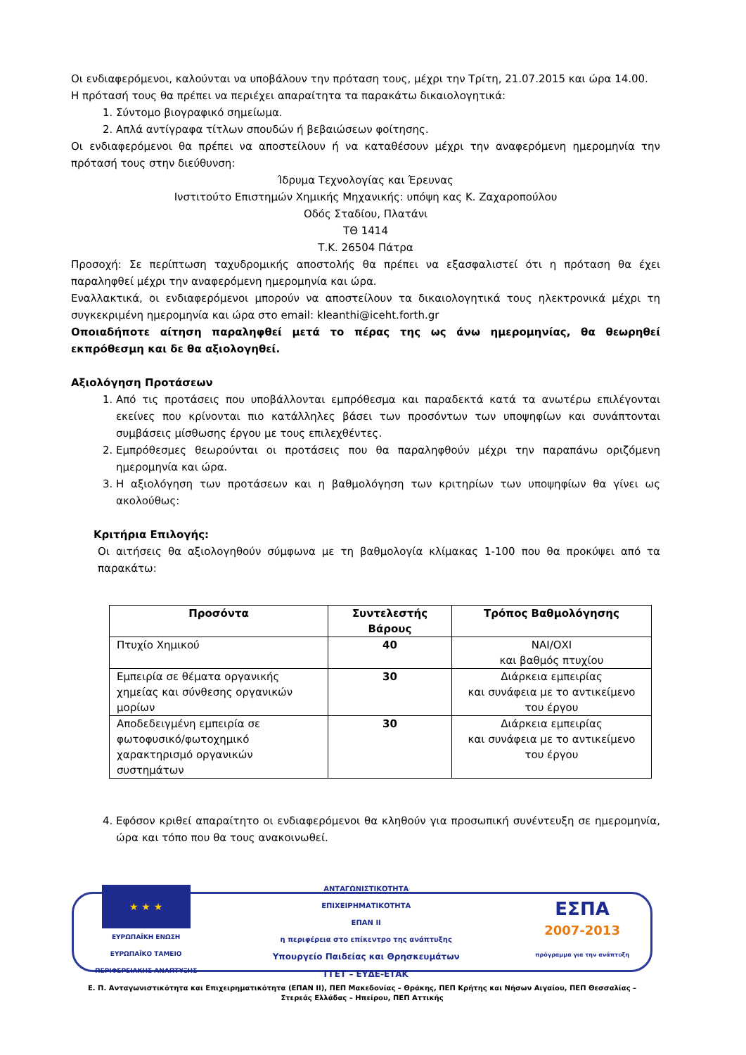Οι ενδιαφερόμενοι, καλούνται να υποβάλουν την πρόταση τους, μέχρι την Τρίτη, 21.07.2015 και ώρα 14.00.
Η πρότασή τους θα πρέπει να περιέχει απαραίτητα τα παρακάτω δικαιολογητικά:
1. Σύντομο βιογραφικό σημείωμα.
2. Απλά αντίγραφα τίτλων σπουδών ή βεβαιώσεων φοίτησης.
Οι ενδιαφερόμενοι θα πρέπει να αποστείλουν ή να καταθέσουν μέχρι την αναφερόμενη ημερομηνία την πρότασή τους στην διεύθυνση:
Ίδρυμα Τεχνολογίας και Έρευνας
Ινστιτούτο Επιστημών Χημικής Μηχανικής: υπόψη κας Κ. Ζαχαροπούλου
Οδός Σταδίου, Πλατάνι
ΤΘ 1414
Τ.Κ. 26504 Πάτρα
Προσοχή: Σε περίπτωση ταχυδρομικής αποστολής θα πρέπει να εξασφαλιστεί ότι η πρόταση θα έχει παραληφθεί μέχρι την αναφερόμενη ημερομηνία και ώρα.
Εναλλακτικά, οι ενδιαφερόμενοι μπορούν να αποστείλουν τα δικαιολογητικά τους ηλεκτρονικά μέχρι τη συγκεκριμένη ημερομηνία και ώρα στο email: kleanthi@iceht.forth.gr
Οποιαδήποτε αίτηση παραληφθεί μετά το πέρας της ως άνω ημερομηνίας, θα θεωρηθεί εκπρόθεσμη και δε θα αξιολογηθεί.
Αξιολόγηση Προτάσεων
1. Από τις προτάσεις που υποβάλλονται εμπρόθεσμα και παραδεκτά κατά τα ανωτέρω επιλέγονται εκείνες που κρίνονται πιο κατάλληλες βάσει των προσόντων των υποψηφίων και συνάπτονται συμβάσεις μίσθωσης έργου με τους επιλεχθέντες.
2. Εμπρόθεσμες θεωρούνται οι προτάσεις που θα παραληφθούν μέχρι την παραπάνω οριζόμενη ημερομηνία και ώρα.
3. Η αξιολόγηση των προτάσεων και η βαθμολόγηση των κριτηρίων των υποψηφίων θα γίνει ως ακολούθως:
Κριτήρια Επιλογής:
Οι αιτήσεις θα αξιολογηθούν σύμφωνα με τη βαθμολογία κλίμακας 1-100 που θα προκύψει από τα παρακάτω:
| Προσόντα | Συντελεστής Βάρους | Τρόπος Βαθμολόγησης |
| --- | --- | --- |
| Πτυχίο Χημικού | 40 | ΝΑΙ/ΟΧΙ και βαθμός πτυχίου |
| Εμπειρία σε θέματα οργανικής χημείας και σύνθεσης οργανικών μορίων | 30 | Διάρκεια εμπειρίας και συνάφεια με το αντικείμενο του έργου |
| Αποδεδειγμένη εμπειρία σε φωτοφυσικό/φωτοχημικό χαρακτηρισμό οργανικών συστημάτων | 30 | Διάρκεια εμπειρίας και συνάφεια με το αντικείμενο του έργου |
4. Εφόσον κριθεί απαραίτητο οι ενδιαφερόμενοι θα κληθούν για προσωπική συνέντευξη σε ημερομηνία, ώρα και τόπο που θα τους ανακοινωθεί.
★ ★ ★
ΕΥΡΩΠΑΪΚΗ ΕΝΩΣΗ
ΕΥΡΩΠΑΪΚΟ ΤΑΜΕΙΟ
ΠΕΡΙΦΕΡΕΙΑΚΗΣ ΑΝΑΠΤΥΞΗΣ
ΑΝΤΑΓΩΝΙΣΤΙΚΟΤΗΤΑ
ΕΠΙΧΕΙΡΗΜΑΤΙΚΟΤΗΤΑ
ΕΠΑΝ ΙΙ
η περιφέρεια στο επίκεντρο της ανάπτυξης
Υπουργείο Παιδείας και Θρησκευμάτων
ΓΓΕΤ – ΕΥΔΕ-ΕΤΑΚ
ΕΣΠΑ
2007-2013
πρόγραμμα για την ανάπτυξη
Ε. Π. Ανταγωνιστικότητα και Επιχειρηματικότητα (ΕΠΑΝ ΙΙ), ΠΕΠ Μακεδονίας – Θράκης, ΠΕΠ Κρήτης και Νήσων Αιγαίου, ΠΕΠ Θεσσαλίας – Στερεάς Ελλάδας – Ηπείρου, ΠΕΠ Αττικής